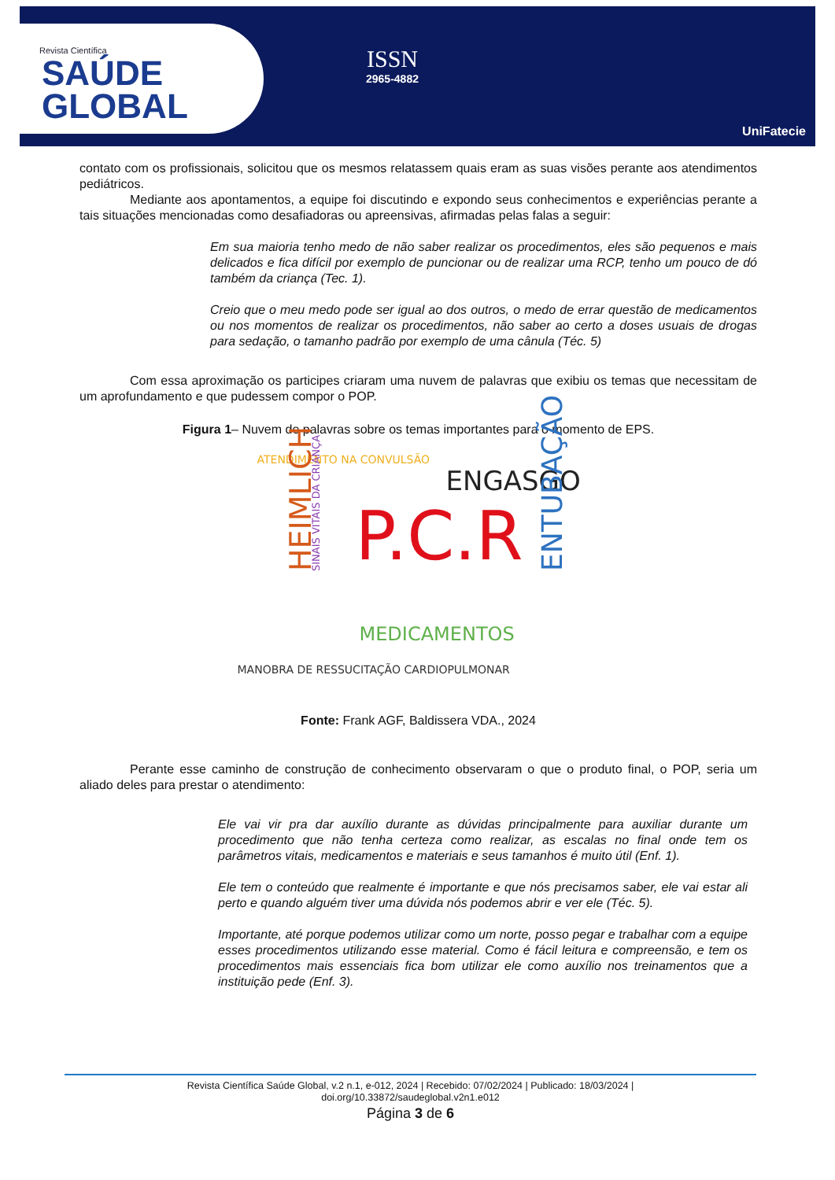Revista Científica
SAÚDE
GLOBAL
ISSN
2965-4882
UniFatecie
contato com os profissionais, solicitou que os mesmos relatassem quais eram as suas visões perante aos atendimentos pediátricos.
Mediante aos apontamentos, a equipe foi discutindo e expondo seus conhecimentos e experiências perante a tais situações mencionadas como desafiadoras ou apreensivas, afirmadas pelas falas a seguir:
Em sua maioria tenho medo de não saber realizar os procedimentos, eles são pequenos e mais delicados e fica difícil por exemplo de puncionar ou de realizar uma RCP, tenho um pouco de dó também da criança (Tec. 1).
Creio que o meu medo pode ser igual ao dos outros, o medo de errar questão de medicamentos ou nos momentos de realizar os procedimentos, não saber ao certo a doses usuais de drogas para sedação, o tamanho padrão por exemplo de uma cânula (Téc. 5)
Com essa aproximação os participes criaram uma nuvem de palavras que exibiu os temas que necessitam de um aprofundamento e que pudessem compor o POP.
Figura 1– Nuvem de palavras sobre os temas importantes para o momento de EPS.
ATENDIMENTO NA CONVULSÃO
ENGASGO
SINAIS VITAIS DA CRIANÇA
HEIMLICH P.C.R ENTUBAÇÃO
MEDICAMENTOS
MANOBRA DE RESSUCITAÇÃO CARDIOPULMONAR
Fonte: Frank AGF, Baldissera VDA., 2024
Perante esse caminho de construção de conhecimento observaram o que o produto final, o POP, seria um aliado deles para prestar o atendimento:
Ele vai vir pra dar auxílio durante as dúvidas principalmente para auxiliar durante um procedimento que não tenha certeza como realizar, as escalas no final onde tem os parâmetros vitais, medicamentos e materiais e seus tamanhos é muito útil (Enf. 1).
Ele tem o conteúdo que realmente é importante e que nós precisamos saber, ele vai estar ali perto e quando alguém tiver uma dúvida nós podemos abrir e ver ele (Téc. 5).
Importante, até porque podemos utilizar como um norte, posso pegar e trabalhar com a equipe esses procedimentos utilizando esse material. Como é fácil leitura e compreensão, e tem os procedimentos mais essenciais fica bom utilizar ele como auxílio nos treinamentos que a instituição pede (Enf. 3).
Revista Científica Saúde Global, v.2 n.1, e-012, 2024 | Recebido: 07/02/2024 | Publicado: 18/03/2024 |
doi.org/10.33872/saudeglobal.v2n1.e012
Página 3 de 6